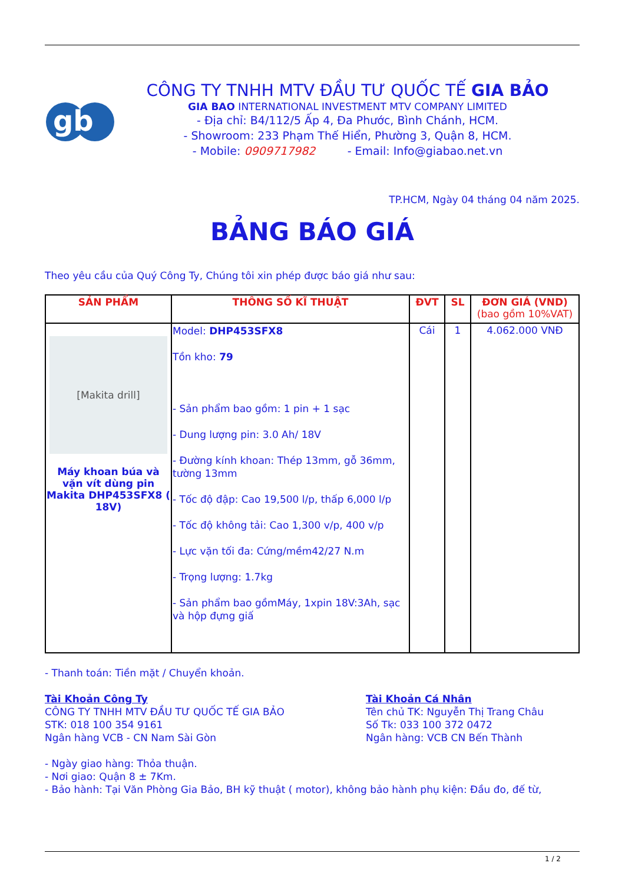gb
CÔNG TY TNHH MTV ĐẦU TƯ QUỐC TẾ GIA BẢO
GIA BAO INTERNATIONAL INVESTMENT MTV COMPANY LIMITED
- Địa chỉ: B4/112/5 Ấp 4, Đa Phước, Bình Chánh, HCM.
- Showroom: 233 Phạm Thế Hiển, Phường 3, Quận 8, HCM.
- Mobile: 0909717982 - Email: Info@giabao.net.vn
TP.HCM, Ngày 04 tháng 04 năm 2025.
BẢNG BÁO GIÁ
Theo yêu cầu của Quý Công Ty, Chúng tôi xin phép được báo giá như sau:
| SẢN PHẨM | THÔNG SỐ KĨ THUẬT | ĐVT | SL | ĐƠN GIÁ (VND) (bao gồm 10%VAT) |
| --- | --- | --- | --- | --- |
| [Makita drill] Máy khoan búa và vặn vít dùng pin Makita DHP453SFX8 ( 18V) | Model: DHP453SFX8 Tồn kho: 79 - Sản phẩm bao gồm: 1 pin + 1 sạc - Dung lượng pin: 3.0 Ah/ 18V - Đường kính khoan: Thép 13mm, gỗ 36mm, tường 13mm - Tốc độ đập: Cao 19,500 l/p, thấp 6,000 l/p - Tốc độ không tải: Cao 1,300 v/p, 400 v/p - Lực vặn tối đa: Cứng/mềm42/27 N.m - Trọng lượng: 1.7kg - Sản phẩm bao gồmMáy, 1xpin 18V:3Ah, sạc và hộp đựng giấ | Cái | 1 | 4.062.000 VNĐ |
- Thanh toán: Tiền mặt / Chuyển khoản.
Tài Khoản Công Ty
CÔNG TY TNHH MTV ĐẦU TƯ QUỐC TẾ GIA BẢO
STK: 018 100 354 9161
Ngân hàng VCB - CN Nam Sài Gòn
Tài Khoản Cá Nhân
Tên chủ TK: Nguyễn Thị Trang Châu
Số Tk: 033 100 372 0472
Ngân hàng: VCB CN Bến Thành
- Ngày giao hàng: Thỏa thuận.
- Nơi giao: Quận 8 ± 7Km.
- Bảo hành: Tại Văn Phòng Gia Bảo, BH kỹ thuật ( motor), không bảo hành phụ kiện: Đầu đo, đế từ,
1 / 2